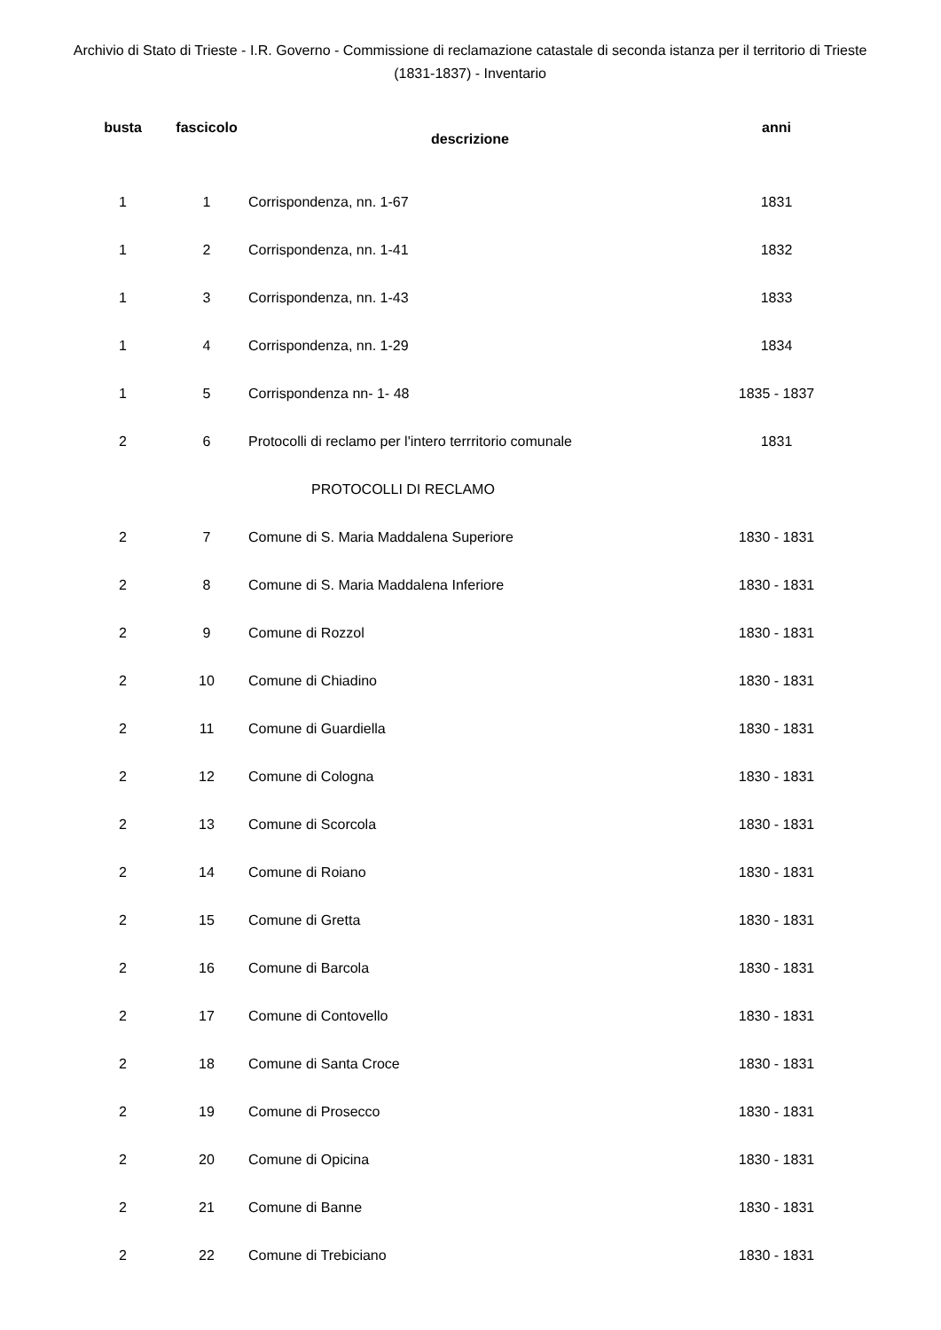Archivio di Stato di Trieste - I.R. Governo - Commissione di reclamazione catastale di seconda istanza per il territorio di Trieste (1831-1837) - Inventario
| busta | fascicolo | descrizione | anni |
| --- | --- | --- | --- |
| 1 | 1 | Corrispondenza, nn. 1-67 | 1831 |
| 1 | 2 | Corrispondenza, nn. 1-41 | 1832 |
| 1 | 3 | Corrispondenza, nn. 1-43 | 1833 |
| 1 | 4 | Corrispondenza, nn. 1-29 | 1834 |
| 1 | 5 | Corrispondenza nn- 1- 48 | 1835 - 1837 |
| 2 | 6 | Protocolli di reclamo per l'intero terrritorio comunale | 1831 |
| | | PROTOCOLLI DI RECLAMO | |
| 2 | 7 | Comune di S. Maria Maddalena Superiore | 1830 - 1831 |
| 2 | 8 | Comune di S. Maria Maddalena Inferiore | 1830 - 1831 |
| 2 | 9 | Comune di Rozzol | 1830 - 1831 |
| 2 | 10 | Comune di Chiadino | 1830 - 1831 |
| 2 | 11 | Comune di Guardiella | 1830 - 1831 |
| 2 | 12 | Comune di Cologna | 1830 - 1831 |
| 2 | 13 | Comune di Scorcola | 1830 - 1831 |
| 2 | 14 | Comune di Roiano | 1830 - 1831 |
| 2 | 15 | Comune di Gretta | 1830 - 1831 |
| 2 | 16 | Comune di Barcola | 1830 - 1831 |
| 2 | 17 | Comune di Contovello | 1830 - 1831 |
| 2 | 18 | Comune di Santa Croce | 1830 - 1831 |
| 2 | 19 | Comune di Prosecco | 1830 - 1831 |
| 2 | 20 | Comune di Opicina | 1830 - 1831 |
| 2 | 21 | Comune di Banne | 1830 - 1831 |
| 2 | 22 | Comune di Trebiciano | 1830 - 1831 |